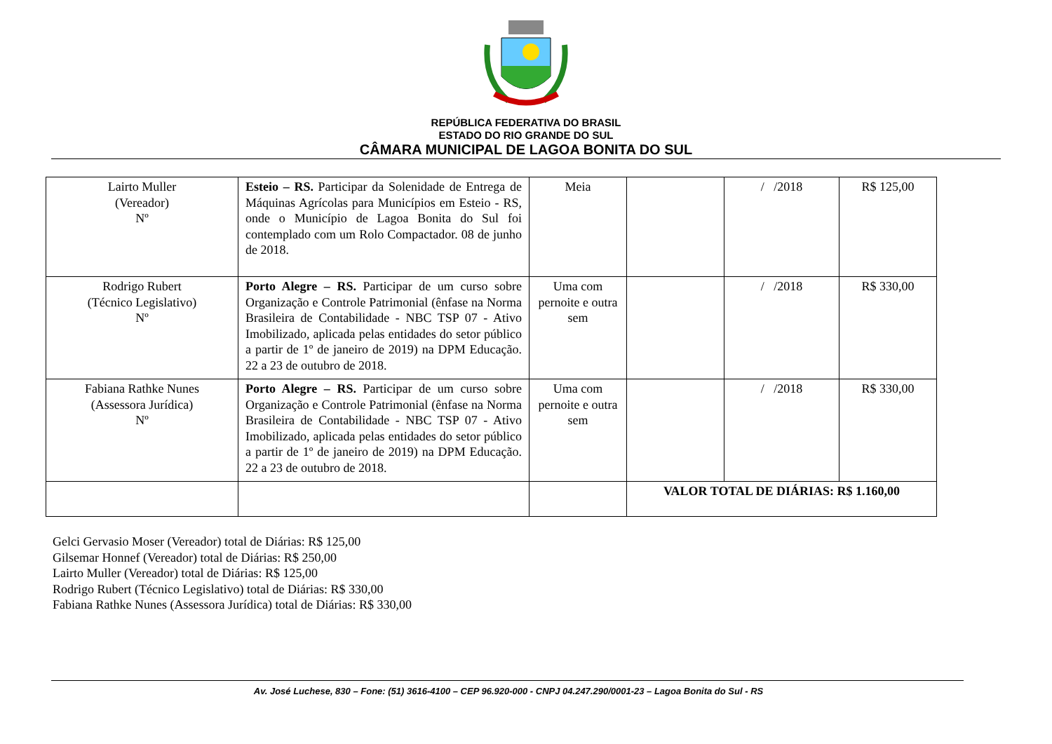REPÚBLICA FEDERATIVA DO BRASIL
ESTADO DO RIO GRANDE DO SUL
CÂMARA MUNICIPAL DE LAGOA BONITA DO SUL
| Lairto Muller (Vereador) Nº | Esteio – RS. Participar da Solenidade de Entrega de Máquinas Agrícolas para Municípios em Esteio - RS, onde o Município de Lagoa Bonita do Sul foi contemplado com um Rolo Compactador. 08 de junho de 2018. | Meia | | / /2018 | R$ 125,00 |
| Rodrigo Rubert (Técnico Legislativo) Nº | Porto Alegre – RS. Participar de um curso sobre Organização e Controle Patrimonial (ênfase na Norma Brasileira de Contabilidade - NBC TSP 07 - Ativo Imobilizado, aplicada pelas entidades do setor público a partir de 1º de janeiro de 2019) na DPM Educação. 22 a 23 de outubro de 2018. | Uma com pernoite e outra sem | | / /2018 | R$ 330,00 |
| Fabiana Rathke Nunes (Assessora Jurídica) Nº | Porto Alegre – RS. Participar de um curso sobre Organização e Controle Patrimonial (ênfase na Norma Brasileira de Contabilidade - NBC TSP 07 - Ativo Imobilizado, aplicada pelas entidades do setor público a partir de 1º de janeiro de 2019) na DPM Educação. 22 a 23 de outubro de 2018. | Uma com pernoite e outra sem | | / /2018 | R$ 330,00 |
| | | | VALOR TOTAL DE DIÁRIAS: R$ 1.160,00 | | |
Gelci Gervasio Moser (Vereador) total de Diárias: R$ 125,00
Gilsemar Honnef (Vereador) total de Diárias: R$ 250,00
Lairto Muller (Vereador) total de Diárias: R$ 125,00
Rodrigo Rubert (Técnico Legislativo) total de Diárias: R$ 330,00
Fabiana Rathke Nunes (Assessora Jurídica) total de Diárias: R$ 330,00
Av. José Luchese, 830 – Fone: (51) 3616-4100 – CEP 96.920-000 - CNPJ 04.247.290/0001-23 – Lagoa Bonita do Sul - RS